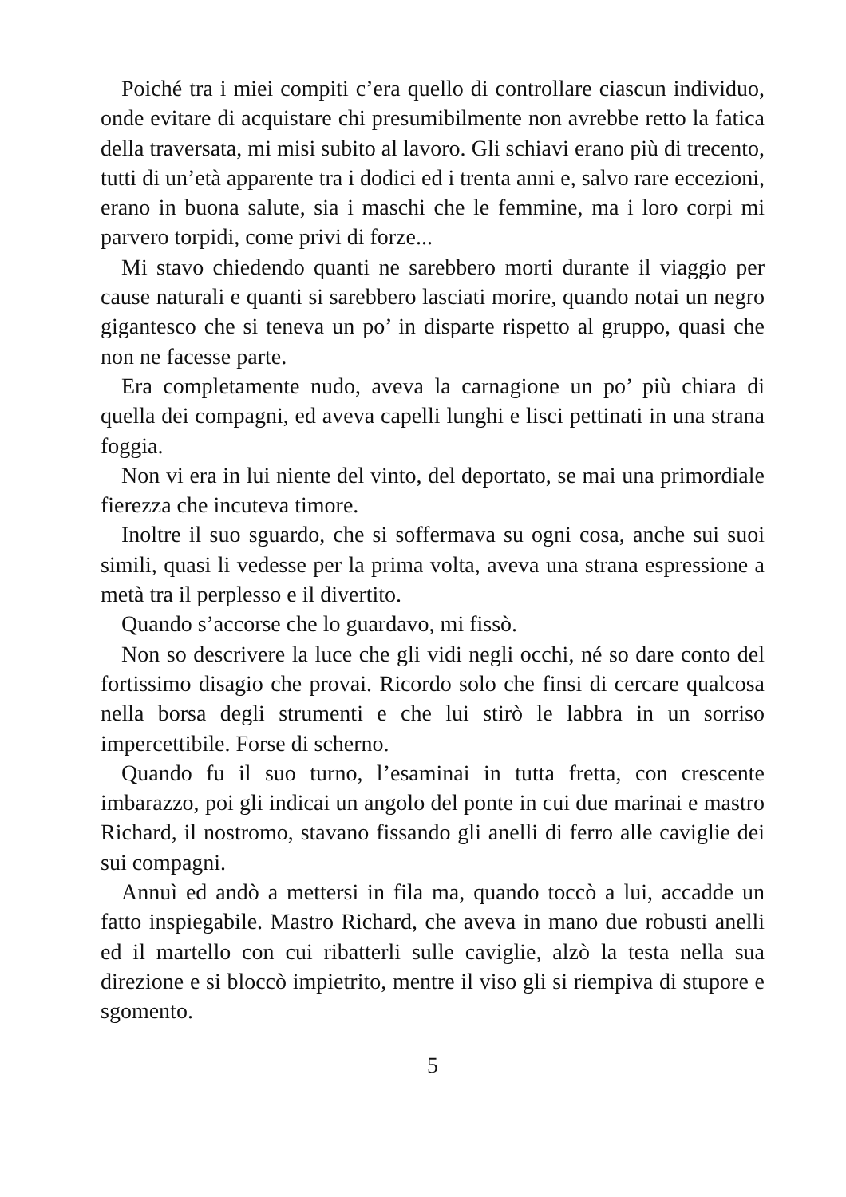Poiché tra i miei compiti c’era quello di controllare ciascun individuo, onde evitare di acquistare chi presumibilmente non avrebbe retto la fatica della traversata, mi misi subito al lavoro. Gli schiavi erano più di trecento, tutti di un’età apparente tra i dodici ed i trenta anni e, salvo rare eccezioni, erano in buona salute, sia i maschi che le femmine, ma i loro corpi mi parvero torpidi, come privi di forze...
Mi stavo chiedendo quanti ne sarebbero morti durante il viaggio per cause naturali e quanti si sarebbero lasciati morire, quando notai un negro gigantesco che si teneva un po’ in disparte rispetto al gruppo, quasi che non ne facesse parte.
Era completamente nudo, aveva la carnagione un po’ più chiara di quella dei compagni, ed aveva capelli lunghi e lisci pettinati in una strana foggia.
Non vi era in lui niente del vinto, del deportato, se mai una primordiale fierezza che incuteva timore.
Inoltre il suo sguardo, che si soffermava su ogni cosa, anche sui suoi simili, quasi li vedesse per la prima volta, aveva una strana espressione a metà tra il perplesso e il divertito.
Quando s’accorse che lo guardavo, mi fissò.
Non so descrivere la luce che gli vidi negli occhi, né so dare conto del fortissimo disagio che provai. Ricordo solo che finsi di cercare qualcosa nella borsa degli strumenti e che lui stirò le labbra in un sorriso impercettibile. Forse di scherno.
Quando fu il suo turno, l’esaminai in tutta fretta, con crescente imbarazzo, poi gli indicai un angolo del ponte in cui due marinai e mastro Richard, il nostromo, stavano fissando gli anelli di ferro alle caviglie dei sui compagni.
Annuì ed andò a mettersi in fila ma, quando toccò a lui, accadde un fatto inspiegabile. Mastro Richard, che aveva in mano due robusti anelli ed il martello con cui ribatterli sulle caviglie, alzò la testa nella sua direzione e si bloccò impietrito, mentre il viso gli si riempiva di stupore e sgomento.
5